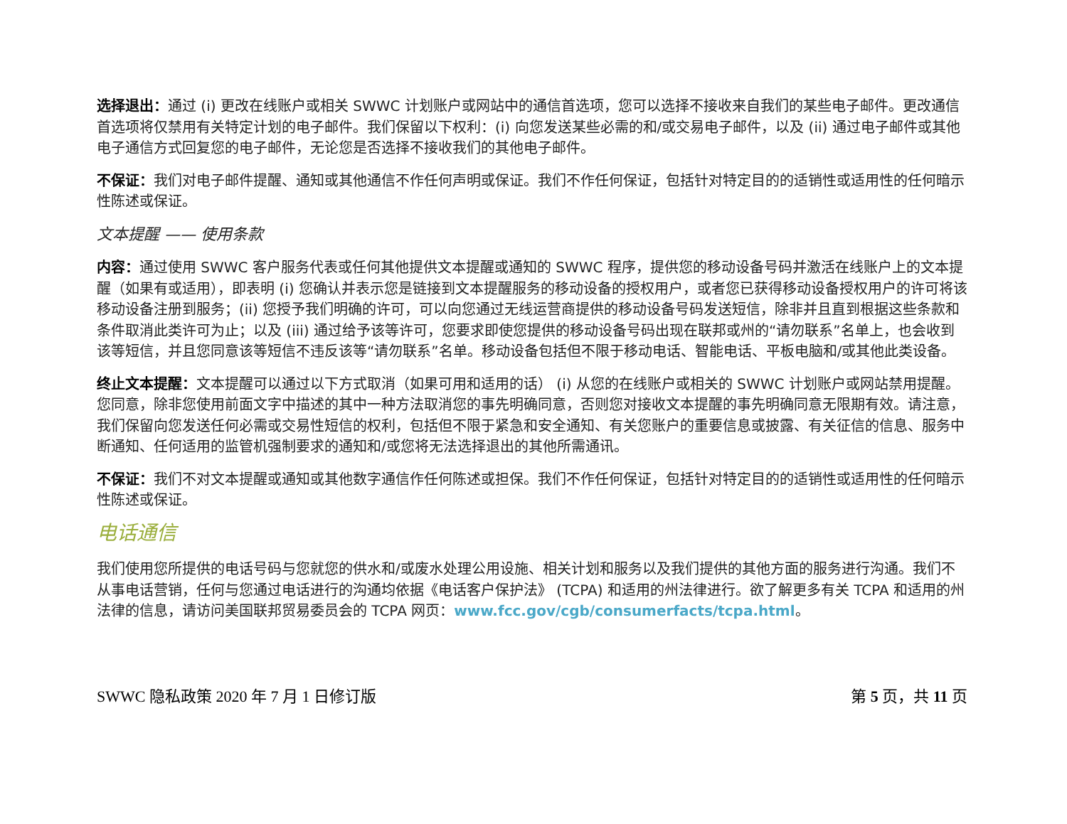选择退出：通过 (i) 更改在线账户或相关 SWWC 计划账户或网站中的通信首选项，您可以选择不接收来自我们的某些电子邮件。更改通信首选项将仅禁用有关特定计划的电子邮件。我们保留以下权利：(i) 向您发送某些必需的和/或交易电子邮件，以及 (ii) 通过电子邮件或其他电子通信方式回复您的电子邮件，无论您是否选择不接收我们的其他电子邮件。
不保证：我们对电子邮件提醒、通知或其他通信不作任何声明或保证。我们不作任何保证，包括针对特定目的的适销性或适用性的任何暗示性陈述或保证。
文本提醒 —— 使用条款
内容：通过使用 SWWC 客户服务代表或任何其他提供文本提醒或通知的 SWWC 程序，提供您的移动设备号码并激活在线账户上的文本提醒（如果有或适用），即表明 (i) 您确认并表示您是链接到文本提醒服务的移动设备的授权用户，或者您已获得移动设备授权用户的许可将该移动设备注册到服务；(ii) 您授予我们明确的许可，可以向您通过无线运营商提供的移动设备号码发送短信，除非并且直到根据这些条款和条件取消此类许可为止；以及 (iii) 通过给予该等许可，您要求即使您提供的移动设备号码出现在联邦或州的“请勿联系”名单上，也会收到该等短信，并且您同意该等短信不违反该等“请勿联系”名单。移动设备包括但不限于移动电话、智能电话、平板电脑和/或其他此类设备。
终止文本提醒：文本提醒可以通过以下方式取消（如果可用和适用的话） (i) 从您的在线账户或相关的 SWWC 计划账户或网站禁用提醒。您同意，除非您使用前面文字中描述的其中一种方法取消您的事先明确同意，否则您对接收文本提醒的事先明确同意无限期有效。请注意，我们保留向您发送任何必需或交易性短信的权利，包括但不限于紧急和安全通知、有关您账户的重要信息或披露、有关征信的信息、服务中断通知、任何适用的监管机强制要求的通知和/或您将无法选择退出的其他所需通讯。
不保证：我们不对文本提醒或通知或其他数字通信作任何陈述或担保。我们不作任何保证，包括针对特定目的的适销性或适用性的任何暗示性陈述或保证。
电话通信
我们使用您所提供的电话号码与您就您的供水和/或废水处理公用设施、相关计划和服务以及我们提供的其他方面的服务进行沟通。我们不从事电话营销，任何与您通过电话进行的沟通均依据《电话客户保护法》 (TCPA) 和适用的州法律进行。欲了解更多有关 TCPA 和适用的州法律的信息，请访问美国联邦贸易委员会的 TCPA 网页：www.fcc.gov/cgb/consumerfacts/tcpa.html。
SWWC 隐私政策 2020 年 7 月 1 日修订版 第 5 页，共 11 页